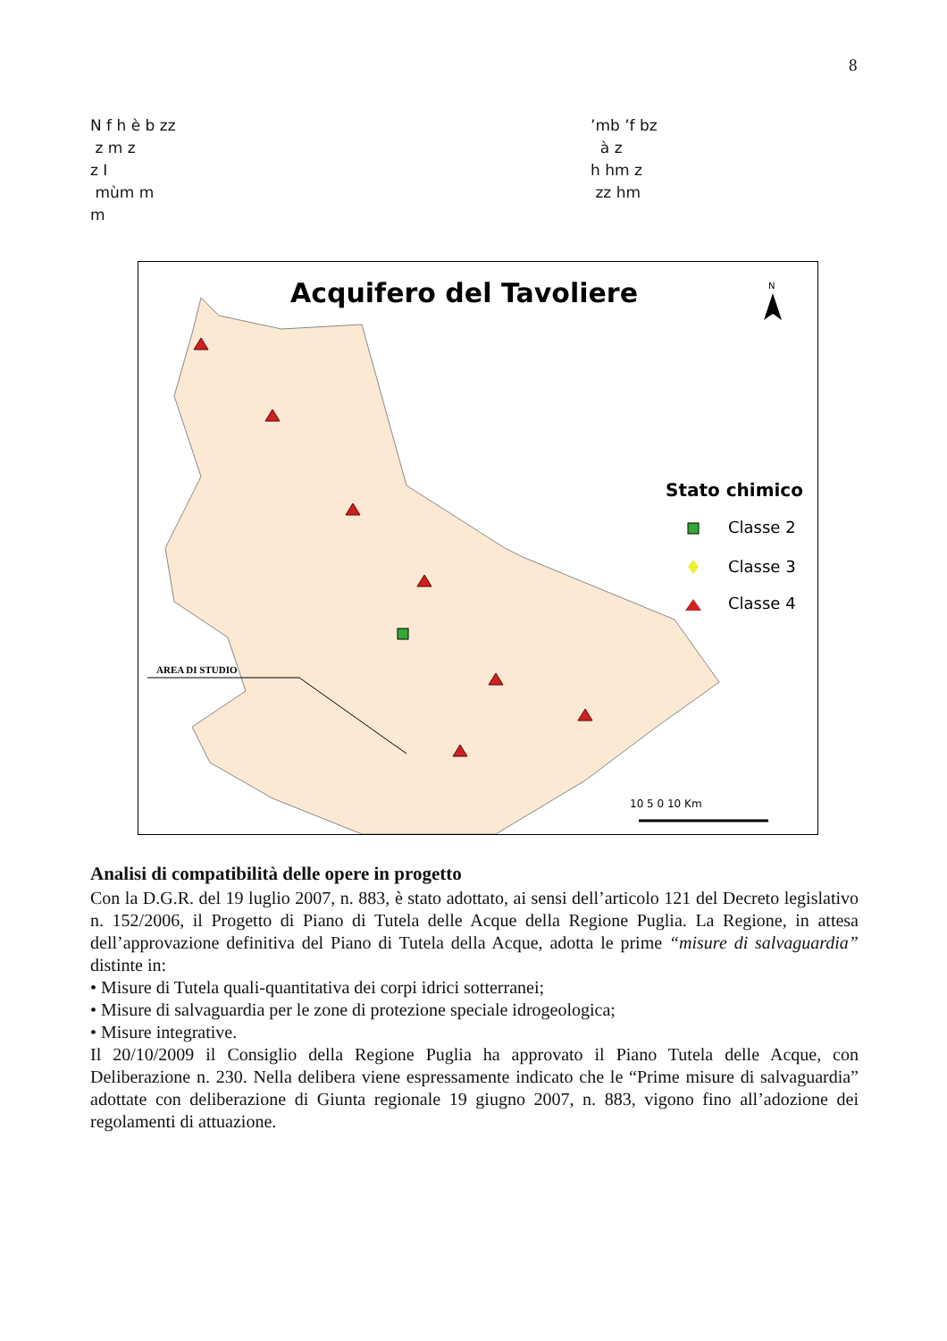8
N f h è b zz’mb ’f bz
z m z à z
z I h hm z
mùm m zz hm
m
Acquifero del Tavoliere
N
Stato chimico
Classe 2
Classe 3
Classe 4
AREA DI STUDIO
10 5 0 10 Km
Analisi di compatibilità delle opere in progetto
Con la D.G.R. del 19 luglio 2007, n. 883, è stato adottato, ai sensi dell’articolo 121 del Decreto legislativo n. 152/2006, il Progetto di Piano di Tutela delle Acque della Regione Puglia. La Regione, in attesa dell’approvazione definitiva del Piano di Tutela della Acque, adotta le prime “misure di salvaguardia” distinte in:
• Misure di Tutela quali-quantitativa dei corpi idrici sotterranei;
• Misure di salvaguardia per le zone di protezione speciale idrogeologica;
• Misure integrative.
Il 20/10/2009 il Consiglio della Regione Puglia ha approvato il Piano Tutela delle Acque, con Deliberazione n. 230. Nella delibera viene espressamente indicato che le “Prime misure di salvaguardia” adottate con deliberazione di Giunta regionale 19 giugno 2007, n. 883, vigono fino all’adozione dei regolamenti di attuazione.